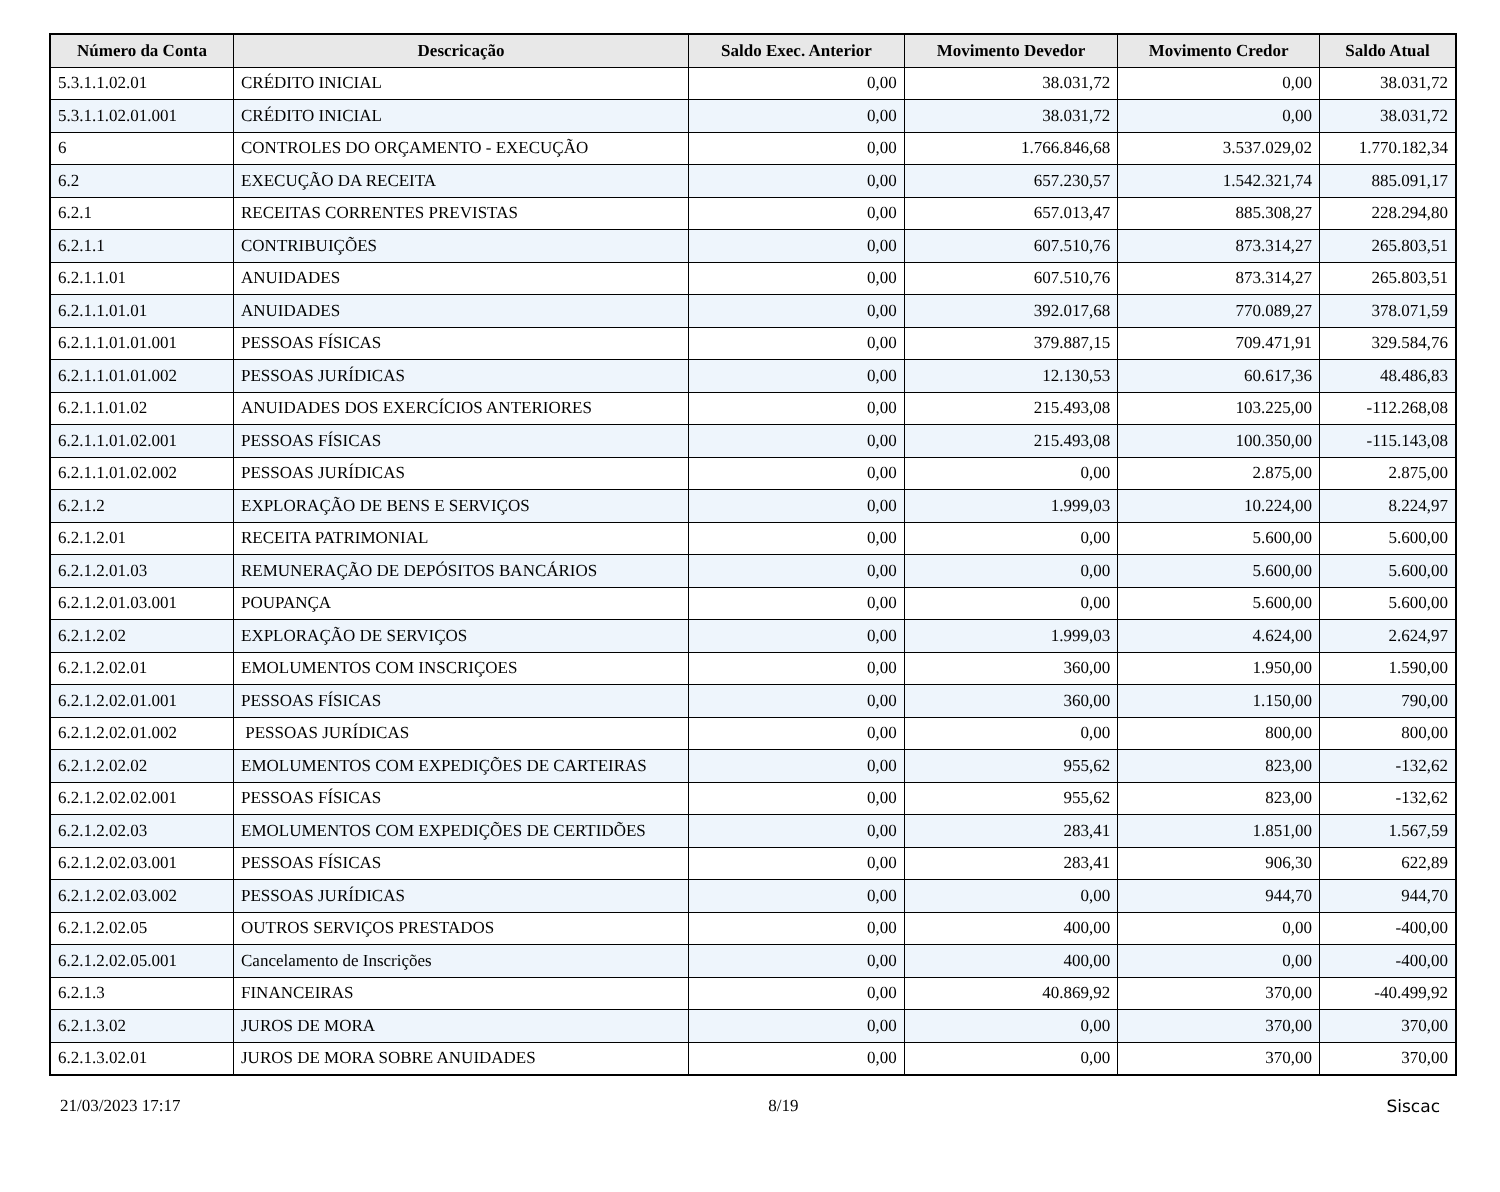| Número da Conta | Descricação | Saldo Exec. Anterior | Movimento Devedor | Movimento Credor | Saldo Atual |
| --- | --- | --- | --- | --- | --- |
| 5.3.1.1.02.01 | CRÉDITO INICIAL | 0,00 | 38.031,72 | 0,00 | 38.031,72 |
| 5.3.1.1.02.01.001 | CRÉDITO INICIAL | 0,00 | 38.031,72 | 0,00 | 38.031,72 |
| 6 | CONTROLES DO ORÇAMENTO - EXECUÇÃO | 0,00 | 1.766.846,68 | 3.537.029,02 | 1.770.182,34 |
| 6.2 | EXECUÇÃO DA RECEITA | 0,00 | 657.230,57 | 1.542.321,74 | 885.091,17 |
| 6.2.1 | RECEITAS CORRENTES PREVISTAS | 0,00 | 657.013,47 | 885.308,27 | 228.294,80 |
| 6.2.1.1 | CONTRIBUIÇÕES | 0,00 | 607.510,76 | 873.314,27 | 265.803,51 |
| 6.2.1.1.01 | ANUIDADES | 0,00 | 607.510,76 | 873.314,27 | 265.803,51 |
| 6.2.1.1.01.01 | ANUIDADES | 0,00 | 392.017,68 | 770.089,27 | 378.071,59 |
| 6.2.1.1.01.01.001 | PESSOAS FÍSICAS | 0,00 | 379.887,15 | 709.471,91 | 329.584,76 |
| 6.2.1.1.01.01.002 | PESSOAS JURÍDICAS | 0,00 | 12.130,53 | 60.617,36 | 48.486,83 |
| 6.2.1.1.01.02 | ANUIDADES DOS EXERCÍCIOS ANTERIORES | 0,00 | 215.493,08 | 103.225,00 | -112.268,08 |
| 6.2.1.1.01.02.001 | PESSOAS FÍSICAS | 0,00 | 215.493,08 | 100.350,00 | -115.143,08 |
| 6.2.1.1.01.02.002 | PESSOAS JURÍDICAS | 0,00 | 0,00 | 2.875,00 | 2.875,00 |
| 6.2.1.2 | EXPLORAÇÃO DE BENS E SERVIÇOS | 0,00 | 1.999,03 | 10.224,00 | 8.224,97 |
| 6.2.1.2.01 | RECEITA PATRIMONIAL | 0,00 | 0,00 | 5.600,00 | 5.600,00 |
| 6.2.1.2.01.03 | REMUNERAÇÃO DE DEPÓSITOS BANCÁRIOS | 0,00 | 0,00 | 5.600,00 | 5.600,00 |
| 6.2.1.2.01.03.001 | POUPANÇA | 0,00 | 0,00 | 5.600,00 | 5.600,00 |
| 6.2.1.2.02 | EXPLORAÇÃO DE SERVIÇOS | 0,00 | 1.999,03 | 4.624,00 | 2.624,97 |
| 6.2.1.2.02.01 | EMOLUMENTOS COM INSCRIÇOES | 0,00 | 360,00 | 1.950,00 | 1.590,00 |
| 6.2.1.2.02.01.001 | PESSOAS FÍSICAS | 0,00 | 360,00 | 1.150,00 | 790,00 |
| 6.2.1.2.02.01.002 | PESSOAS JURÍDICAS | 0,00 | 0,00 | 800,00 | 800,00 |
| 6.2.1.2.02.02 | EMOLUMENTOS COM EXPEDIÇÕES DE CARTEIRAS | 0,00 | 955,62 | 823,00 | -132,62 |
| 6.2.1.2.02.02.001 | PESSOAS FÍSICAS | 0,00 | 955,62 | 823,00 | -132,62 |
| 6.2.1.2.02.03 | EMOLUMENTOS COM EXPEDIÇÕES DE CERTIDÕES | 0,00 | 283,41 | 1.851,00 | 1.567,59 |
| 6.2.1.2.02.03.001 | PESSOAS FÍSICAS | 0,00 | 283,41 | 906,30 | 622,89 |
| 6.2.1.2.02.03.002 | PESSOAS JURÍDICAS | 0,00 | 0,00 | 944,70 | 944,70 |
| 6.2.1.2.02.05 | OUTROS SERVIÇOS PRESTADOS | 0,00 | 400,00 | 0,00 | -400,00 |
| 6.2.1.2.02.05.001 | Cancelamento de Inscrições | 0,00 | 400,00 | 0,00 | -400,00 |
| 6.2.1.3 | FINANCEIRAS | 0,00 | 40.869,92 | 370,00 | -40.499,92 |
| 6.2.1.3.02 | JUROS DE MORA | 0,00 | 0,00 | 370,00 | 370,00 |
| 6.2.1.3.02.01 | JUROS DE MORA SOBRE ANUIDADES | 0,00 | 0,00 | 370,00 | 370,00 |
21/03/2023 17:17 8/19 Siscac